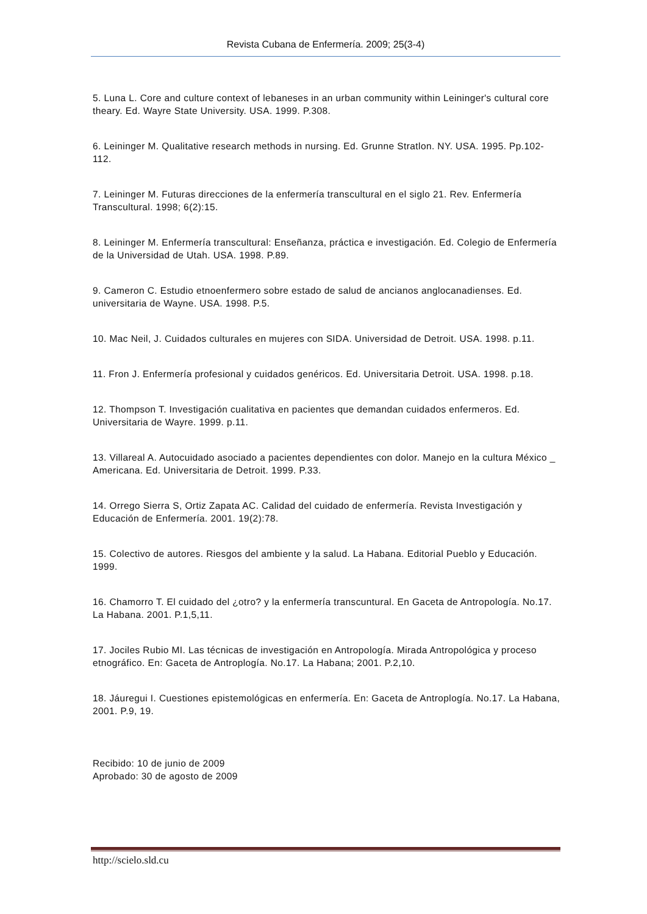Revista Cubana de Enfermería. 2009; 25(3-4)
5. Luna L. Core and culture context of lebaneses in an urban community within Leininger's cultural core theary. Ed. Wayre State University. USA. 1999. P.308.
6. Leininger M. Qualitative research methods in nursing. Ed. Grunne Stratlon. NY. USA. 1995. Pp.102-112.
7. Leininger M. Futuras direcciones de la enfermería transcultural en el siglo 21. Rev. Enfermería Transcultural. 1998; 6(2):15.
8. Leininger M. Enfermería transcultural: Enseñanza, práctica e investigación. Ed. Colegio de Enfermería de la Universidad de Utah. USA. 1998. P.89.
9. Cameron C. Estudio etnoenfermero sobre estado de salud de ancianos anglocanadienses. Ed. universitaria de Wayne. USA. 1998. P.5.
10. Mac Neil, J. Cuidados culturales en mujeres con SIDA. Universidad de Detroit. USA. 1998. p.11.
11. Fron J. Enfermería profesional y cuidados genéricos. Ed. Universitaria Detroit. USA. 1998. p.18.
12. Thompson T. Investigación cualitativa en pacientes que demandan cuidados enfermeros. Ed. Universitaria de Wayre. 1999. p.11.
13. Villareal A. Autocuidado asociado a pacientes dependientes con dolor. Manejo en la cultura México _ Americana. Ed. Universitaria de Detroit. 1999. P.33.
14. Orrego Sierra S, Ortiz Zapata AC. Calidad del cuidado de enfermería. Revista Investigación y Educación de Enfermería. 2001. 19(2):78.
15. Colectivo de autores. Riesgos del ambiente y la salud. La Habana. Editorial Pueblo y Educación. 1999.
16. Chamorro T. El cuidado del ¿otro? y la enfermería transcuntural. En Gaceta de Antropología. No.17. La Habana. 2001. P.1,5,11.
17. Jociles Rubio MI. Las técnicas de investigación en Antropología. Mirada Antropológica y proceso etnográfico. En: Gaceta de Antroplogía. No.17. La Habana; 2001. P.2,10.
18. Jáuregui I. Cuestiones epistemológicas en enfermería. En: Gaceta de Antroplogía. No.17. La Habana, 2001. P.9, 19.
Recibido: 10 de junio de 2009
Aprobado: 30 de agosto de 2009
http://scielo.sld.cu